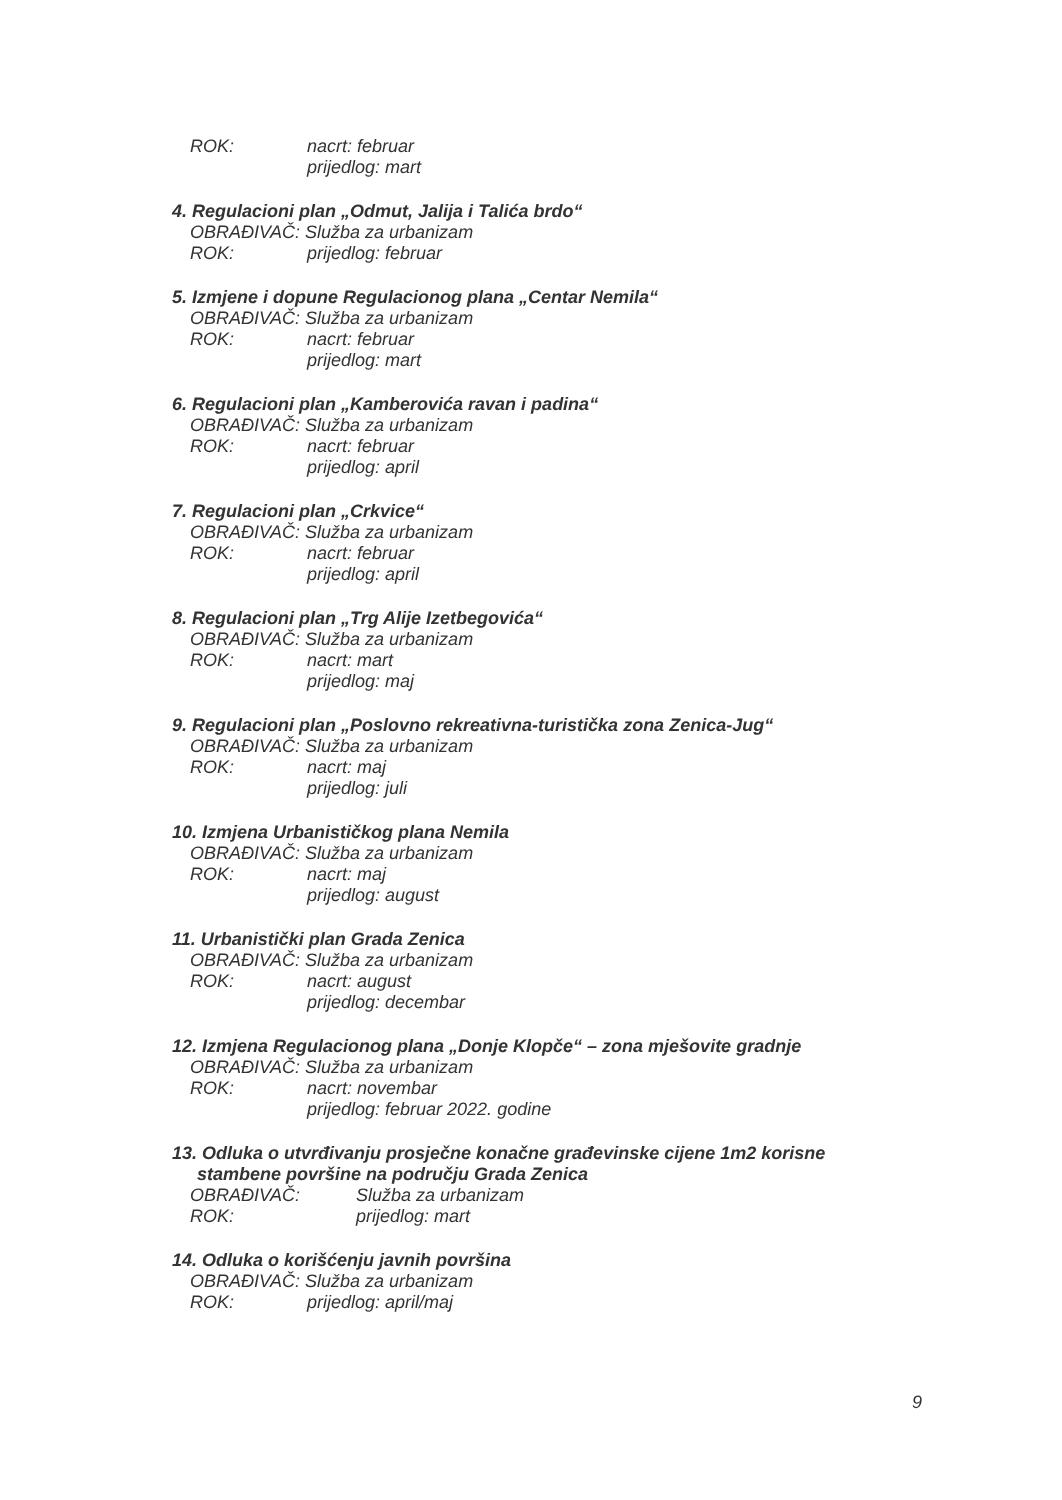ROK: nacrt: februar
prijedlog: mart
4. Regulacioni plan „Odmut, Jalija i Talića brdo“
OBRAĐIVAČ: Služba za urbanizam
ROK: prijedlog: februar
5. Izmjene i dopune Regulacionog plana „Centar Nemila“
OBRAĐIVAČ: Služba za urbanizam
ROK: nacrt: februar
prijedlog: mart
6. Regulacioni plan „Kamberovića ravan i padina“
OBRAĐIVAČ: Služba za urbanizam
ROK: nacrt: februar
prijedlog: april
7. Regulacioni plan „Crkvice“
OBRAĐIVAČ: Služba za urbanizam
ROK: nacrt: februar
prijedlog: april
8. Regulacioni plan „Trg Alije Izetbegovića“
OBRAĐIVAČ: Služba za urbanizam
ROK: nacrt: mart
prijedlog: maj
9. Regulacioni plan „Poslovno rekreativna-turistička zona Zenica-Jug“
OBRAĐIVAČ: Služba za urbanizam
ROK: nacrt: maj
prijedlog: juli
10. Izmjena Urbanističkog plana Nemila
OBRAĐIVAČ: Služba za urbanizam
ROK: nacrt: maj
prijedlog: august
11. Urbanistički plan Grada Zenica
OBRAĐIVAČ: Služba za urbanizam
ROK: nacrt: august
prijedlog: decembar
12. Izmjena Regulacionog plana „Donje Klopče“ – zona mješovite gradnje
OBRAĐIVAČ: Služba za urbanizam
ROK: nacrt: novembar
prijedlog: februar 2022. godine
13. Odluka o utvrđivanju prosječne konačne građevinske cijene 1m2 korisne
stambene površine na području Grada Zenica
OBRAĐIVAČ: Služba za urbanizam
ROK: prijedlog: mart
14. Odluka o korišćenju javnih površina
OBRAĐIVAČ: Služba za urbanizam
ROK: prijedlog: april/maj
9